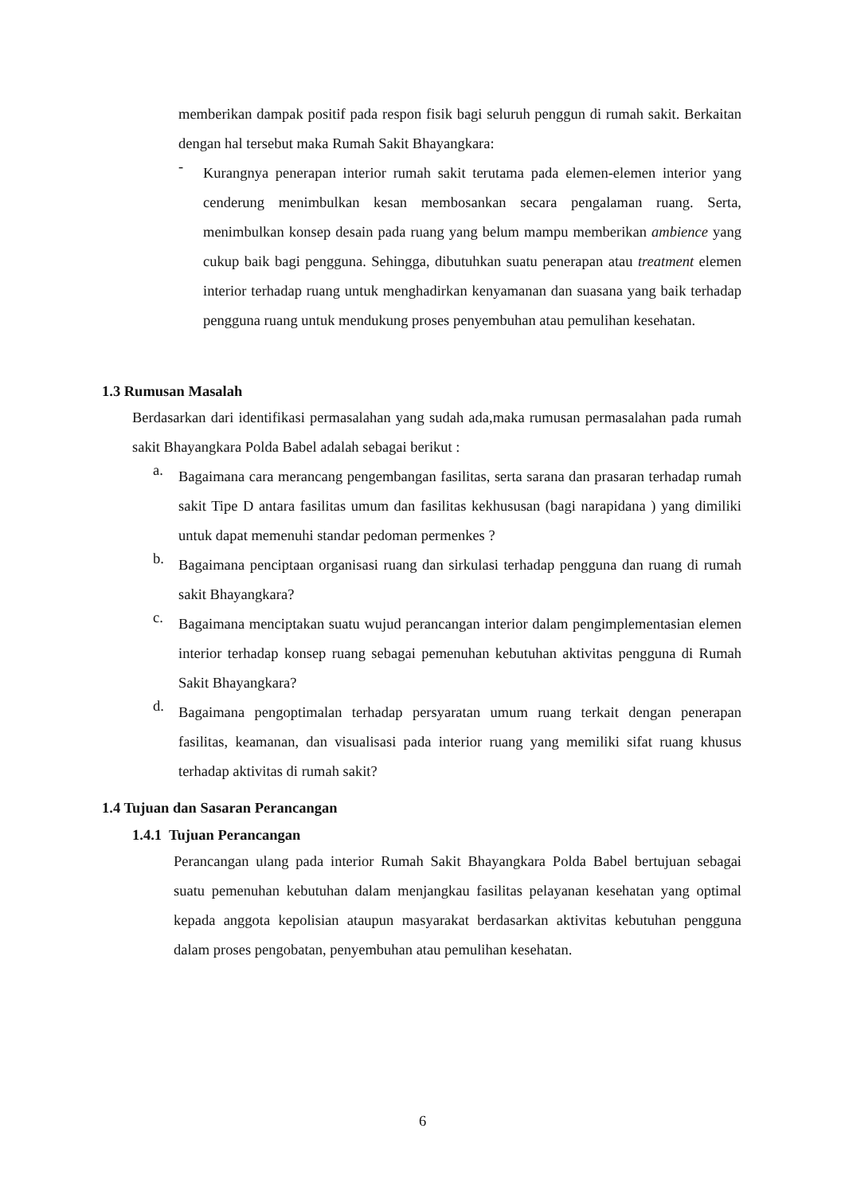memberikan dampak positif pada respon fisik bagi seluruh penggun di rumah sakit. Berkaitan dengan hal tersebut maka Rumah Sakit Bhayangkara:
-
Kurangnya penerapan interior rumah sakit terutama pada elemen-elemen interior yang cenderung menimbulkan kesan membosankan secara pengalaman ruang. Serta, menimbulkan konsep desain pada ruang yang belum mampu memberikan ambience yang cukup baik bagi pengguna. Sehingga, dibutuhkan suatu penerapan atau treatment elemen interior terhadap ruang untuk menghadirkan kenyamanan dan suasana yang baik terhadap pengguna ruang untuk mendukung proses penyembuhan atau pemulihan kesehatan.
1.3 Rumusan Masalah
Berdasarkan dari identifikasi permasalahan yang sudah ada,maka rumusan permasalahan pada rumah sakit Bhayangkara Polda Babel adalah sebagai berikut :
a.
Bagaimana cara merancang pengembangan fasilitas, serta sarana dan prasaran terhadap rumah sakit Tipe D antara fasilitas umum dan fasilitas kekhususan (bagi narapidana ) yang dimiliki untuk dapat memenuhi standar pedoman permenkes ?
b.
Bagaimana penciptaan organisasi ruang dan sirkulasi terhadap pengguna dan ruang di rumah sakit Bhayangkara?
c.
Bagaimana menciptakan suatu wujud perancangan interior dalam pengimplementasian elemen interior terhadap konsep ruang sebagai pemenuhan kebutuhan aktivitas pengguna di Rumah Sakit Bhayangkara?
d.
Bagaimana pengoptimalan terhadap persyaratan umum ruang terkait dengan penerapan fasilitas, keamanan, dan visualisasi pada interior ruang yang memiliki sifat ruang khusus terhadap aktivitas di rumah sakit?
1.4 Tujuan dan Sasaran Perancangan
1.4.1 Tujuan Perancangan
Perancangan ulang pada interior Rumah Sakit Bhayangkara Polda Babel bertujuan sebagai suatu pemenuhan kebutuhan dalam menjangkau fasilitas pelayanan kesehatan yang optimal kepada anggota kepolisian ataupun masyarakat berdasarkan aktivitas kebutuhan pengguna dalam proses pengobatan, penyembuhan atau pemulihan kesehatan.
6